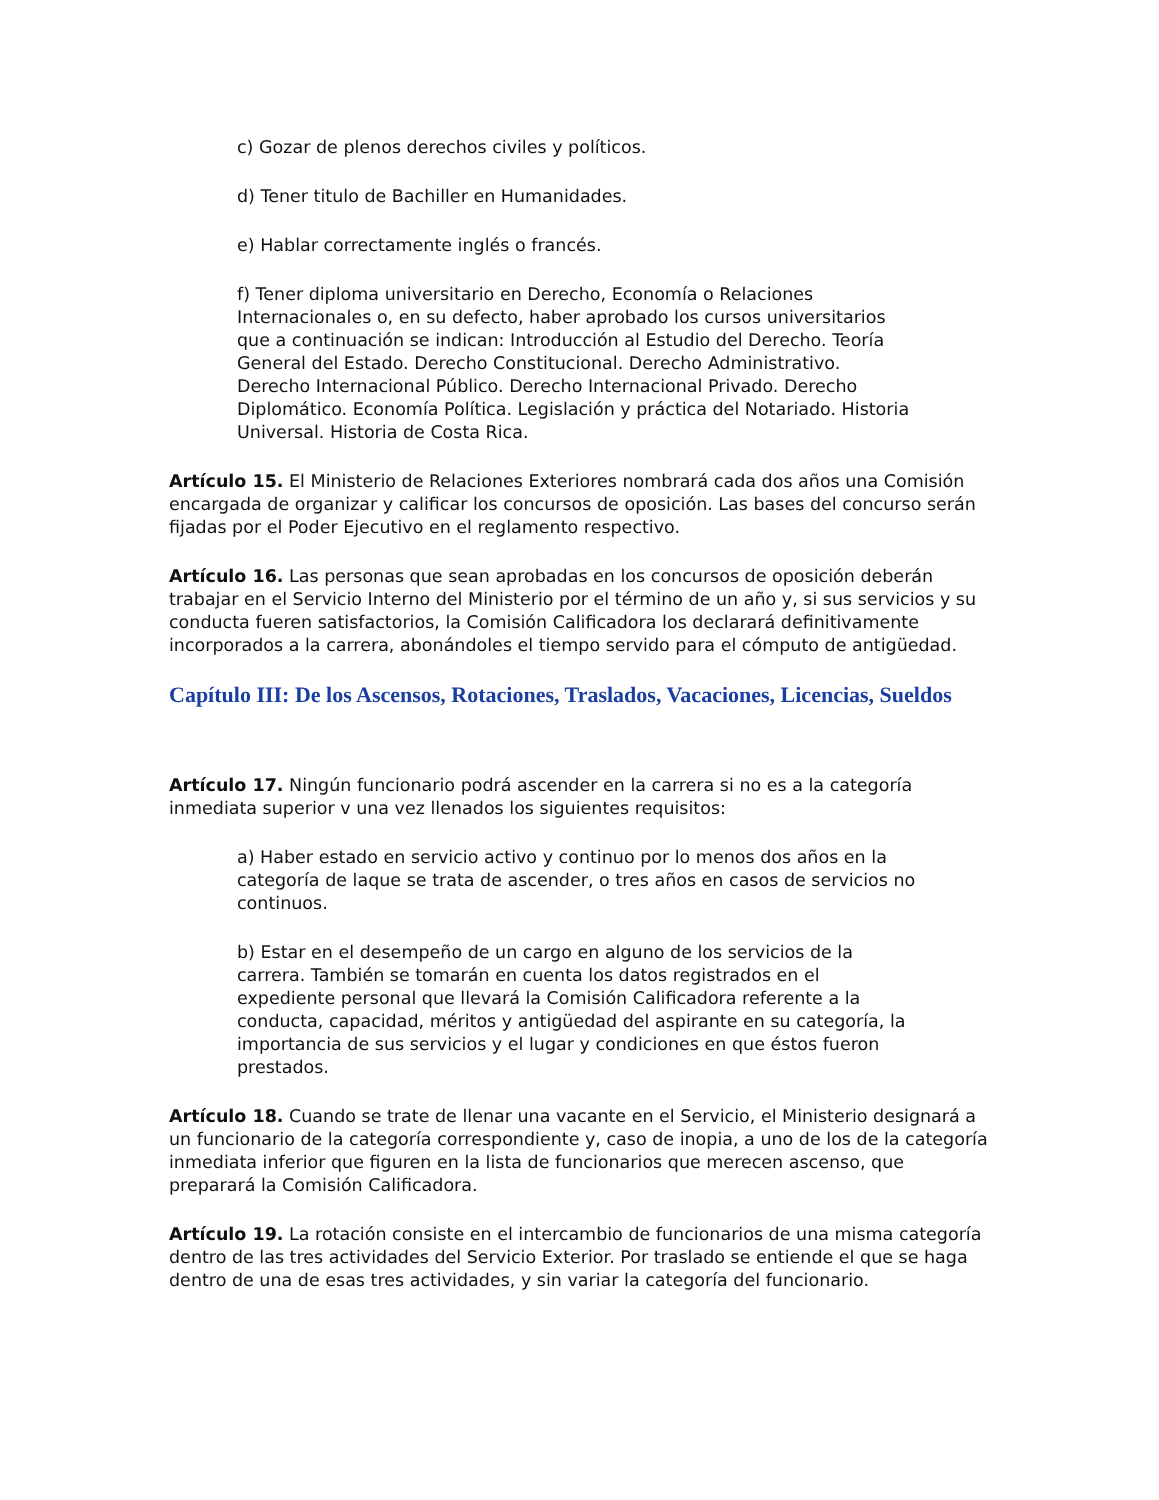c) Gozar de plenos derechos civiles y políticos.
d) Tener titulo de Bachiller en Humanidades.
e) Hablar correctamente inglés o francés.
f) Tener diploma universitario en Derecho, Economía o Relaciones Internacionales o, en su defecto, haber aprobado los cursos universitarios que a continuación se indican: Introducción al Estudio del Derecho. Teoría General del Estado. Derecho Constitucional. Derecho Administrativo. Derecho Internacional Público. Derecho Internacional Privado. Derecho Diplomático. Economía Política. Legislación y práctica del Notariado. Historia Universal. Historia de Costa Rica.
Artículo 15. El Ministerio de Relaciones Exteriores nombrará cada dos años una Comisión encargada de organizar y calificar los concursos de oposición. Las bases del concurso serán fijadas por el Poder Ejecutivo en el reglamento respectivo.
Artículo 16. Las personas que sean aprobadas en los concursos de oposición deberán trabajar en el Servicio Interno del Ministerio por el término de un año y, si sus servicios y su conducta fueren satisfactorios, la Comisión Calificadora los declarará definitivamente incorporados a la carrera, abonándoles el tiempo servido para el cómputo de antigüedad.
Capítulo III: De los Ascensos, Rotaciones, Traslados, Vacaciones, Licencias, Sueldos
Artículo 17. Ningún funcionario podrá ascender en la carrera si no es a la categoría inmediata superior v una vez llenados los siguientes requisitos:
a) Haber estado en servicio activo y continuo por lo menos dos años en la categoría de laque se trata de ascender, o tres años en casos de servicios no continuos.
b) Estar en el desempeño de un cargo en alguno de los servicios de la carrera. También se tomarán en cuenta los datos registrados en el expediente personal que llevará la Comisión Calificadora referente a la conducta, capacidad, méritos y antigüedad del aspirante en su categoría, la importancia de sus servicios y el lugar y condiciones en que éstos fueron prestados.
Artículo 18. Cuando se trate de llenar una vacante en el Servicio, el Ministerio designará a un funcionario de la categoría correspondiente y, caso de inopia, a uno de los de la categoría inmediata inferior que figuren en la lista de funcionarios que merecen ascenso, que preparará la Comisión Calificadora.
Artículo 19. La rotación consiste en el intercambio de funcionarios de una misma categoría dentro de las tres actividades del Servicio Exterior. Por traslado se entiende el que se haga dentro de una de esas tres actividades, y sin variar la categoría del funcionario.